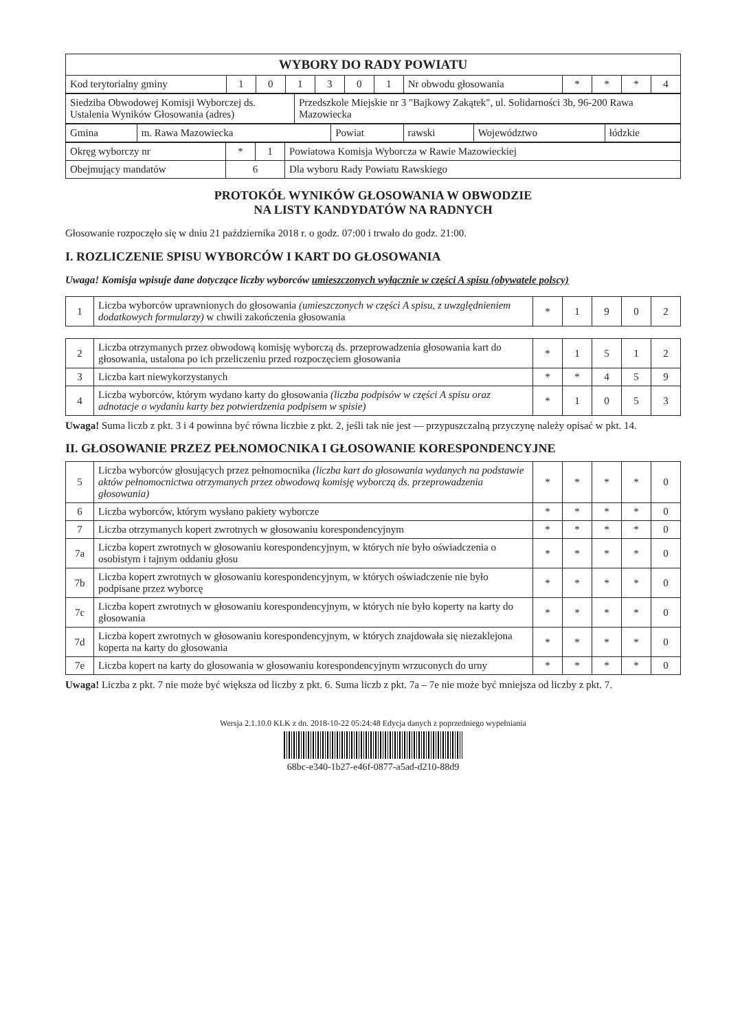| WYBORY DO RADY POWIATU | | | | | | | | | | | |
| Kod terytorialny gminy | 1 | 0 | 1 | 3 | 0 | 1 | Nr obwodu głosowania | * | * | * | 4 |
| Siedziba Obwodowej Komisji Wyborczej ds. Ustalenia Wyników Głosowania (adres) | Przedszkole Miejskie nr 3 "Bajkowy Zakątek", ul. Solidarności 3b, 96-200 Rawa Mazowiecka |
| Gmina | m. Rawa Mazowiecka | Powiat | rawski | Województwo | łódzkie |
| Okręg wyborczy nr | * | 1 | Powiatowa Komisja Wyborcza w Rawie Mazowieckiej |
| Obejmujący mandatów | 6 | | Dla wyboru Rady Powiatu Rawskiego |
PROTOKÓŁ WYNIKÓW GŁOSOWANIA W OBWODZIE
NA LISTY KANDYDATÓW NA RADNYCH
Głosowanie rozpoczęło się w dniu 21 października 2018 r. o godz. 07:00 i trwało do godz. 21:00.
I. ROZLICZENIE SPISU WYBORCÓW I KART DO GŁOSOWANIA
Uwaga! Komisja wpisuje dane dotyczące liczby wyborców umieszczonych wyłącznie w części A spisu (obywatele polscy)
| 1 | Liczba wyborców uprawnionych do głosowania (umieszczonych w części A spisu, z uwzględnieniem dodatkowych formularzy) w chwili zakończenia głosowania | * | 1 | 9 | 0 | 2 |
| 2 | Liczba otrzymanych przez obwodową komisję wyborczą ds. przeprowadzenia głosowania kart do głosowania, ustalona po ich przeliczeniu przed rozpoczęciem głosowania | * | 1 | 5 | 1 | 2 |
| 3 | Liczba kart niewykorzystanych | * | * | 4 | 5 | 9 |
| 4 | Liczba wyborców, którym wydano karty do głosowania (liczba podpisów w części A spisu oraz adnotacje o wydaniu karty bez potwierdzenia podpisem w spisie) | * | 1 | 0 | 5 | 3 |
Uwaga! Suma liczb z pkt. 3 i 4 powinna być równa liczbie z pkt. 2, jeśli tak nie jest — przypuszczalną przyczynę należy opisać w pkt. 14.
II. GŁOSOWANIE PRZEZ PEŁNOMOCNIKA I GŁOSOWANIE KORESPONDENCYJNE
| 5 | Liczba wyborców głosujących przez pełnomocnika (liczba kart do głosowania wydanych na podstawie aktów pełnomocnictwa otrzymanych przez obwodową komisję wyborczą ds. przeprowadzenia głosowania) | * | * | * | * | 0 |
| 6 | Liczba wyborców, którym wysłano pakiety wyborcze | * | * | * | * | 0 |
| 7 | Liczba otrzymanych kopert zwrotnych w głosowaniu korespondencyjnym | * | * | * | * | 0 |
| 7a | Liczba kopert zwrotnych w głosowaniu korespondencyjnym, w których nie było oświadczenia o osobistym i tajnym oddaniu głosu | * | * | * | * | 0 |
| 7b | Liczba kopert zwrotnych w głosowaniu korespondencyjnym, w których oświadczenie nie było podpisane przez wyborcę | * | * | * | * | 0 |
| 7c | Liczba kopert zwrotnych w głosowaniu korespondencyjnym, w których nie było koperty na karty do głosowania | * | * | * | * | 0 |
| 7d | Liczba kopert zwrotnych w głosowaniu korespondencyjnym, w których znajdowała się niezaklejona koperta na karty do głosowania | * | * | * | * | 0 |
| 7e | Liczba kopert na karty do głosowania w głosowaniu korespondencyjnym wrzuconych do urny | * | * | * | * | 0 |
Uwaga! Liczba z pkt. 7 nie może być większa od liczby z pkt. 6. Suma liczb z pkt. 7a – 7e nie może być mniejsza od liczby z pkt. 7.
Wersja 2.1.10.0 KLK z dn. 2018-10-22 05:24:48 Edycja danych z poprzedniego wypełniania
68bc-e340-1b27-e46f-0877-a5ad-d210-88d9